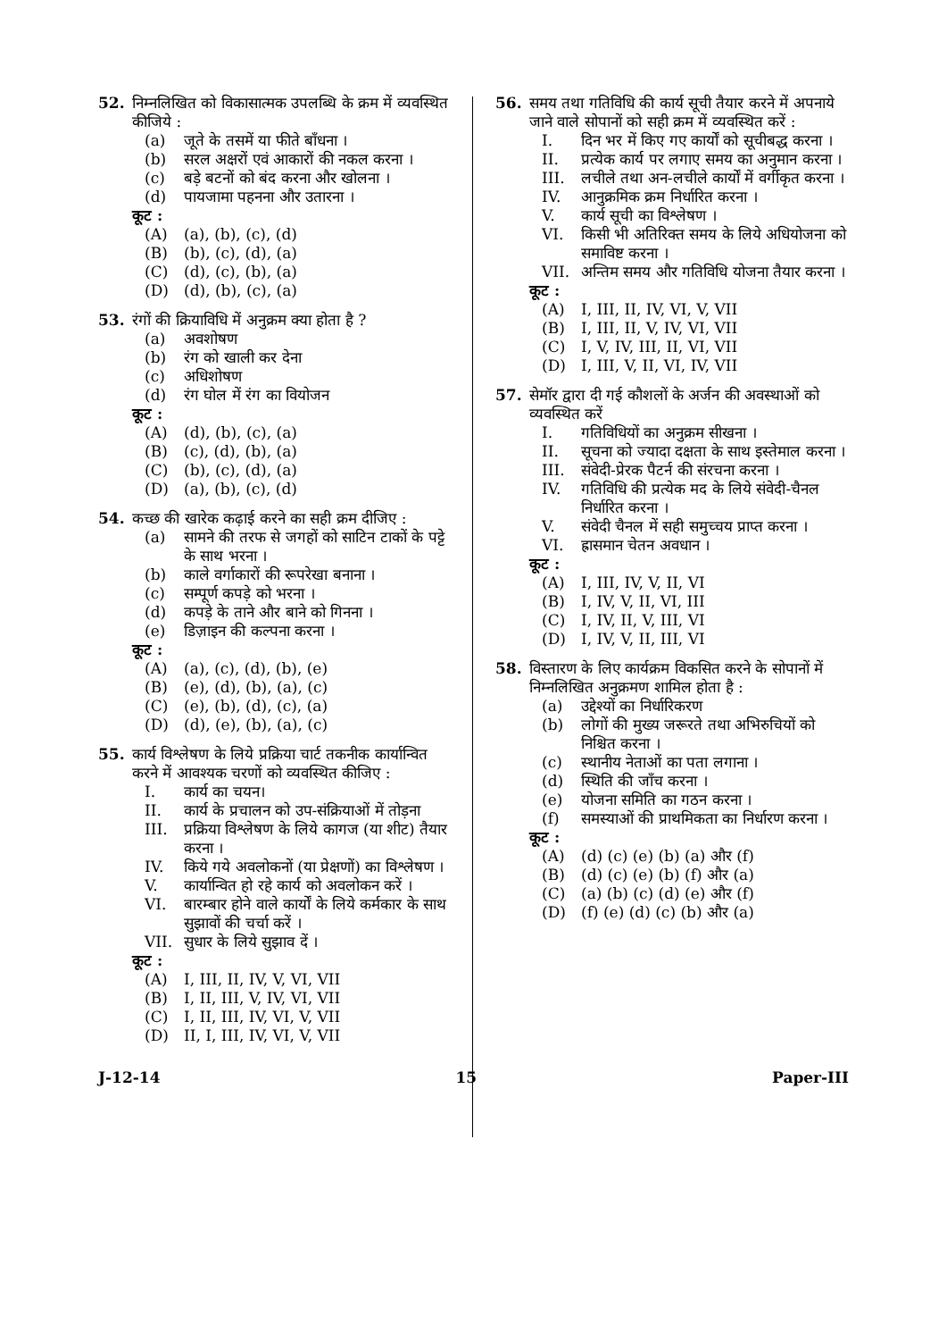52.
निम्नलिखित को विकासात्मक उपलब्धि के क्रम में व्यवस्थित कीजिये :
(a) जूते के तसमें या फीते बाँधना ।
(b) सरल अक्षरों एवं आकारों की नकल करना ।
(c) बड़े बटनों को बंद करना और खोलना ।
(d) पायजामा पहनना और उतारना ।
कूट :
(A) (a), (b), (c), (d)
(B) (b), (c), (d), (a)
(C) (d), (c), (b), (a)
(D) (d), (b), (c), (a)
53.
रंगों की क्रियाविधि में अनुक्रम क्या होता है ?
(a) अवशोषण
(b) रंग को खाली कर देना
(c) अधिशोषण
(d) रंग घोल में रंग का वियोजन
कूट :
(A) (d), (b), (c), (a)
(B) (c), (d), (b), (a)
(C) (b), (c), (d), (a)
(D) (a), (b), (c), (d)
54.
कच्छ की खारेक कढ़ाई करने का सही क्रम दीजिए :
(a) सामने की तरफ से जगहों को साटिन टाकों के पट्टे के साथ भरना ।
(b) काले वर्गाकारों की रूपरेखा बनाना ।
(c) सम्पूर्ण कपड़े को भरना ।
(d) कपड़े के ताने और बाने को गिनना ।
(e) डिज़ाइन की कल्पना करना ।
कूट :
(A) (a), (c), (d), (b), (e)
(B) (e), (d), (b), (a), (c)
(C) (e), (b), (d), (c), (a)
(D) (d), (e), (b), (a), (c)
55.
कार्य विश्लेषण के लिये प्रक्रिया चार्ट तकनीक कार्यान्वित करने में आवश्यक चरणों को व्यवस्थित कीजिए :
I. कार्य का चयन।
II. कार्य के प्रचालन को उप-संक्रियाओं में तोड़ना
III. प्रक्रिया विश्लेषण के लिये कागज (या शीट) तैयार करना ।
IV. किये गये अवलोकनों (या प्रेक्षणों) का विश्लेषण ।
V. कार्यान्वित हो रहे कार्य को अवलोकन करें ।
VI. बारम्बार होने वाले कार्यों के लिये कर्मकार के साथ सुझावों की चर्चा करें ।
VII. सुधार के लिये सुझाव दें ।
कूट :
(A) I, III, II, IV, V, VI, VII
(B) I, II, III, V, IV, VI, VII
(C) I, II, III, IV, VI, V, VII
(D) II, I, III, IV, VI, V, VII
56.
समय तथा गतिविधि की कार्य सूची तैयार करने में अपनाये जाने वाले सोपानों को सही क्रम में व्यवस्थित करें :
I. दिन भर में किए गए कार्यों को सूचीबद्ध करना ।
II. प्रत्येक कार्य पर लगाए समय का अनुमान करना ।
III. लचीले तथा अन-लचीले कार्यों में वर्गीकृत करना ।
IV. आनुक्रमिक क्रम निर्धारित करना ।
V. कार्य सूची का विश्लेषण ।
VI. किसी भी अतिरिक्त समय के लिये अधियोजना को समाविष्ट करना ।
VII. अन्तिम समय और गतिविधि योजना तैयार करना ।
कूट :
(A) I, III, II, IV, VI, V, VII
(B) I, III, II, V, IV, VI, VII
(C) I, V, IV, III, II, VI, VII
(D) I, III, V, II, VI, IV, VII
57.
सेमॉर द्वारा दी गई कौशलों के अर्जन की अवस्थाओं को व्यवस्थित करें
I. गतिविधियों का अनुक्रम सीखना ।
II. सूचना को ज्यादा दक्षता के साथ इस्तेमाल करना ।
III. संवेदी-प्रेरक पैटर्न की संरचना करना ।
IV. गतिविधि की प्रत्येक मद के लिये संवेदी-चैनल निर्धारित करना ।
V. संवेदी चैनल में सही समुच्चय प्राप्त करना ।
VI. ह्रासमान चेतन अवधान ।
कूट :
(A) I, III, IV, V, II, VI
(B) I, IV, V, II, VI, III
(C) I, IV, II, V, III, VI
(D) I, IV, V, II, III, VI
58.
विस्तारण के लिए कार्यक्रम विकसित करने के सोपानों में निम्नलिखित अनुक्रमण शामिल होता है :
(a) उद्देश्यों का निर्धारिकरण
(b) लोगों की मुख्य जरूरते तथा अभिरुचियों को निश्चित करना ।
(c) स्थानीय नेताओं का पता लगाना ।
(d) स्थिति की जाँच करना ।
(e) योजना समिति का गठन करना ।
(f) समस्याओं की प्राथमिकता का निर्धारण करना ।
कूट :
(A) (d) (c) (e) (b) (a) और (f)
(B) (d) (c) (e) (b) (f) और (a)
(C) (a) (b) (c) (d) (e) और (f)
(D) (f) (e) (d) (c) (b) और (a)
J-12-14 15 Paper-III